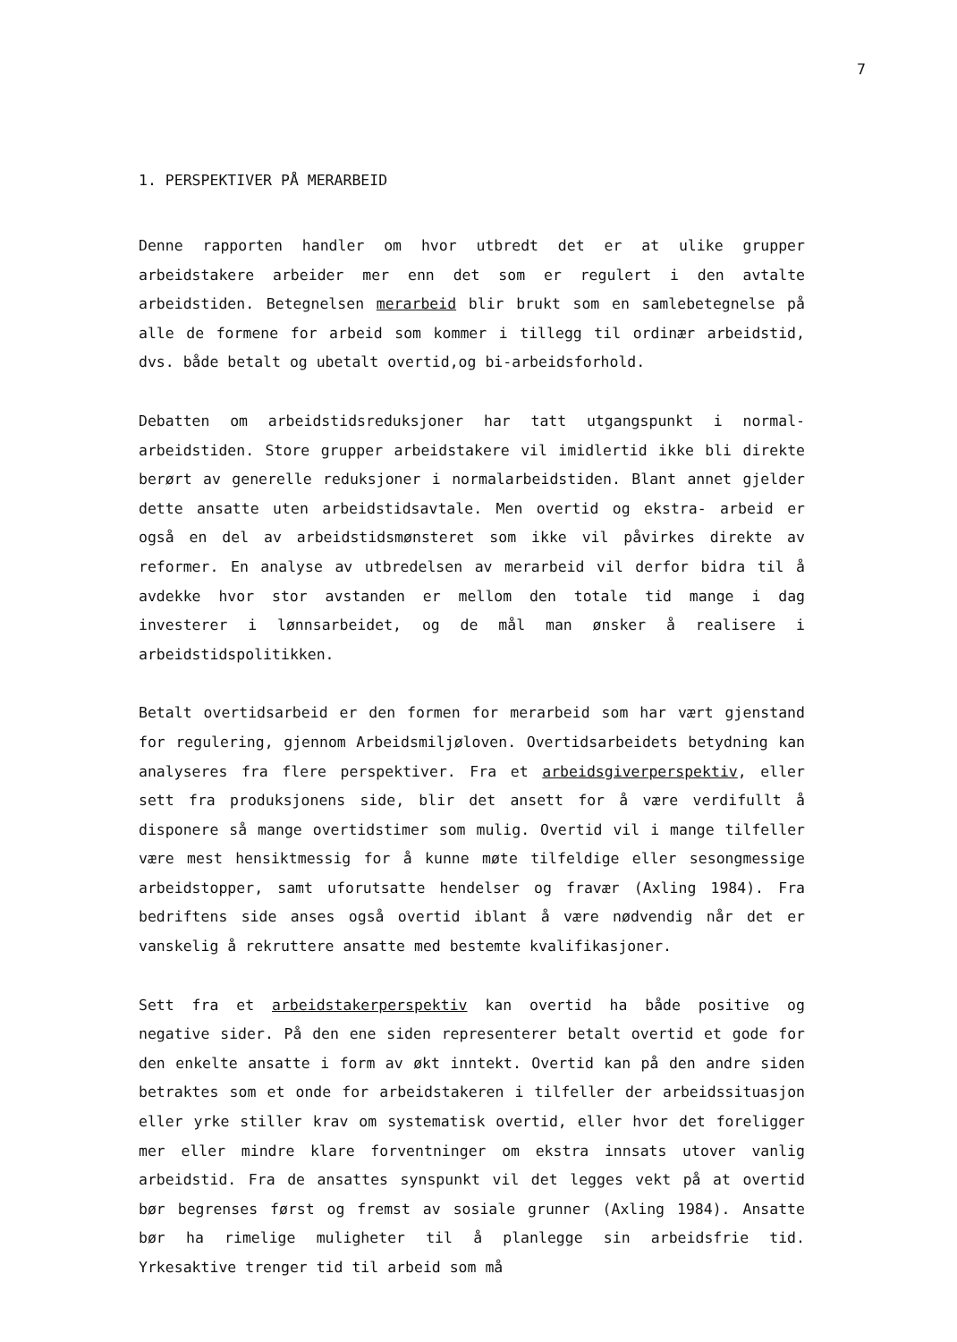7
1. PERSPEKTIVER PÅ MERARBEID
Denne rapporten handler om hvor utbredt det er at ulike grupper arbeidstakere arbeider mer enn det som er regulert i den avtalte arbeidstiden. Betegnelsen merarbeid blir brukt som en samlebetegnelse på alle de formene for arbeid som kommer i tillegg til ordinær arbeidstid, dvs. både betalt og ubetalt overtid,og bi-arbeidsforhold.
Debatten om arbeidstidsreduksjoner har tatt utgangspunkt i normal- arbeidstiden. Store grupper arbeidstakere vil imidlertid ikke bli direkte berørt av generelle reduksjoner i normalarbeidstiden. Blant annet gjelder dette ansatte uten arbeidstidsavtale. Men overtid og ekstra- arbeid er også en del av arbeidstidsmønsteret som ikke vil påvirkes direkte av reformer. En analyse av utbredelsen av merarbeid vil derfor bidra til å avdekke hvor stor avstanden er mellom den totale tid mange i dag investerer i lønnsarbeidet, og de mål man ønsker å realisere i arbeidstidspolitikken.
Betalt overtidsarbeid er den formen for merarbeid som har vært gjenstand for regulering, gjennom Arbeidsmiljøloven. Overtidsarbeidets betydning kan analyseres fra flere perspektiver. Fra et arbeidsgiverperspektiv, eller sett fra produksjonens side, blir det ansett for å være verdifullt å disponere så mange overtidstimer som mulig. Overtid vil i mange tilfeller være mest hensiktmessig for å kunne møte tilfeldige eller sesongmessige arbeidstopper, samt uforutsatte hendelser og fravær (Axling 1984). Fra bedriftens side anses også overtid iblant å være nødvendig når det er vanskelig å rekruttere ansatte med bestemte kvalifikasjoner.
Sett fra et arbeidstakerperspektiv kan overtid ha både positive og negative sider. På den ene siden representerer betalt overtid et gode for den enkelte ansatte i form av økt inntekt. Overtid kan på den andre siden betraktes som et onde for arbeidstakeren i tilfeller der arbeidssituasjon eller yrke stiller krav om systematisk overtid, eller hvor det foreligger mer eller mindre klare forventninger om ekstra innsats utover vanlig arbeidstid. Fra de ansattes synspunkt vil det legges vekt på at overtid bør begrenses først og fremst av sosiale grunner (Axling 1984). Ansatte bør ha rimelige muligheter til å planlegge sin arbeidsfrie tid. Yrkesaktive trenger tid til arbeid som må